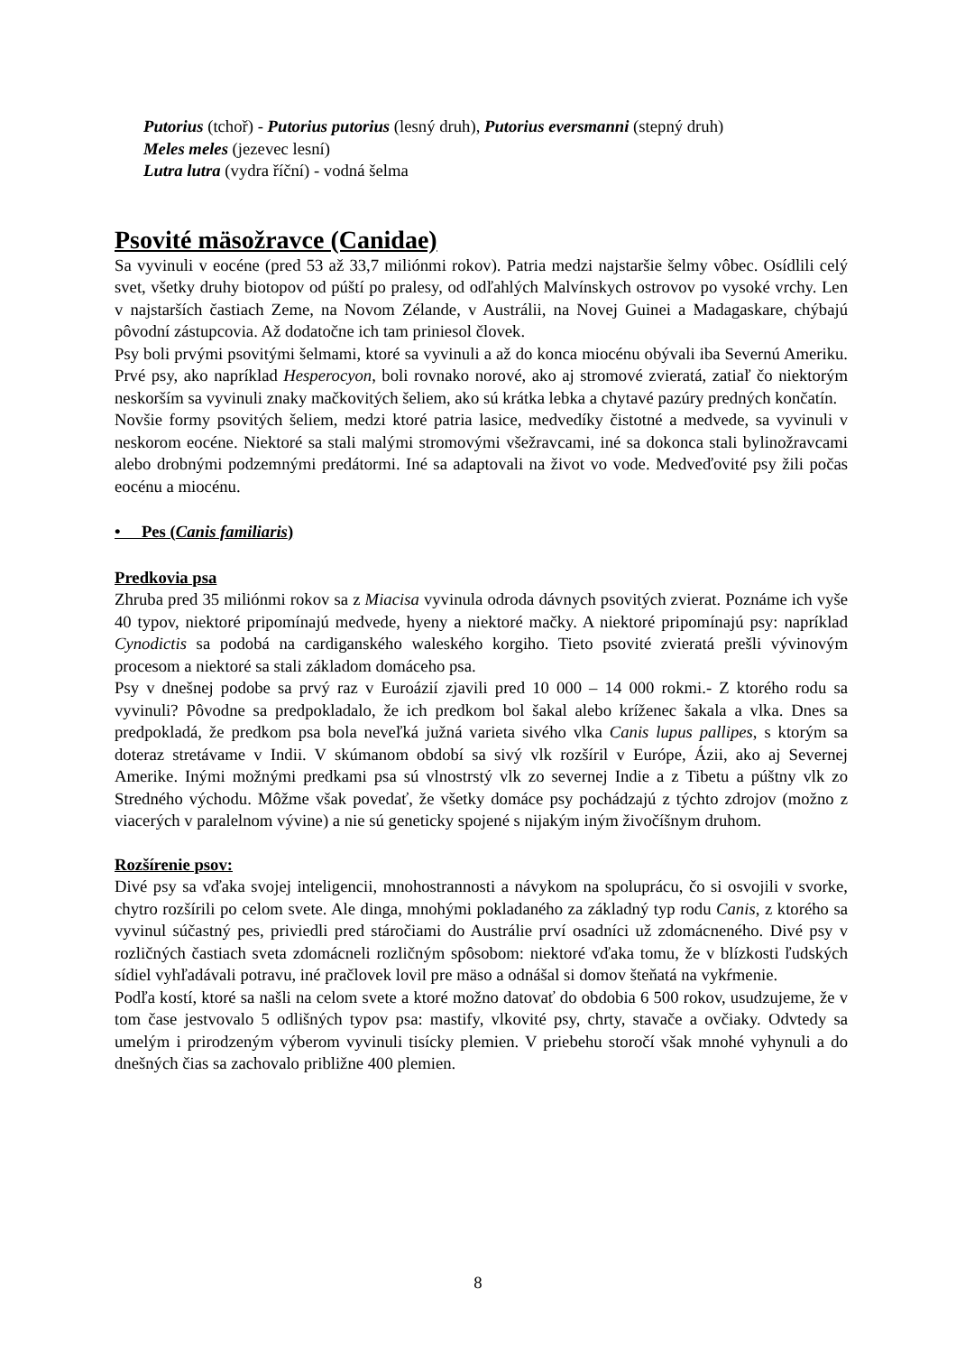Putorius (tchoř) - Putorius putorius (lesný druh), Putorius eversmanni (stepný druh)
Meles meles (jezevec lesní)
Lutra lutra (vydra říční) - vodná šelma
Psovité mäsožravce (Canidae)
Sa vyvinuli v eocéne (pred 53 až 33,7 miliónmi rokov). Patria medzi najstaršie šelmy vôbec. Osídlili celý svet, všetky druhy biotopov od púští po pralesy, od odľahlých Malvínskych ostrovov po vysoké vrchy. Len v najstarších častiach Zeme, na Novom Zélande, v Austrálii, na Novej Guinei a Madagaskare, chýbajú pôvodní zástupcovia. Až dodatočne ich tam priniesol človek.
Psy boli prvými psovitými šelmami, ktoré sa vyvinuli a až do konca miocénu obývali iba Severnú Ameriku. Prvé psy, ako napríklad Hesperocyon, boli rovnako norové, ako aj stromové zvieratá, zatiaľ čo niektorým neskorším sa vyvinuli znaky mačkovitých šeliem, ako sú krátka lebka a chytavé pazúry predných končatín.
Novšie formy psovitých šeliem, medzi ktoré patria lasice, medvedíky čistotné a medvede, sa vyvinuli v neskorom eocéne. Niektoré sa stali malými stromovými všežravcami, iné sa dokonca stali bylinožravcami alebo drobnými podzemnými predátormi. Iné sa adaptovali na život vo vode. Medveďovité psy žili počas eocénu a miocénu.
• Pes (Canis familiaris)
Predkovia psa
Zhruba pred 35 miliónmi rokov sa z Miacisa vyvinula odroda dávnych psovitých zvierat. Poznáme ich vyše 40 typov, niektoré pripomínajú medvede, hyeny a niektoré mačky. A niektoré pripomínajú psy: napríklad Cynodictis sa podobá na cardiganského waleského korgiho. Tieto psovité zvieratá prešli vývinovým procesom a niektoré sa stali základom domáceho psa.
Psy v dnešnej podobe sa prvý raz v Euroázií zjavili pred 10 000 – 14 000 rokmi.- Z ktorého rodu sa vyvinuli? Pôvodne sa predpokladalo, že ich predkom bol šakal alebo kríženec šakala a vlka. Dnes sa predpokladá, že predkom psa bola neveľká južná varieta sivého vlka Canis lupus pallipes, s ktorým sa doteraz stretávame v Indii. V skúmanom období sa sivý vlk rozšíril v Európe, Ázii, ako aj Severnej Amerike. Inými možnými predkami psa sú vlnostrstý vlk zo severnej Indie a z Tibetu a púštny vlk zo Stredného východu. Môžme však povedať, že všetky domáce psy pochádzajú z týchto zdrojov (možno z viacerých v paralelnom vývine) a nie sú geneticky spojené s nijakým iným živočíšnym druhom.
Rozšírenie psov:
Divé psy sa vďaka svojej inteligencii, mnohostrannosti a návykom na spoluprácu, čo si osvojili v svorke, chytro rozšírili po celom svete. Ale dinga, mnohými pokladaného za základný typ rodu Canis, z ktorého sa vyvinul súčastný pes, priviedli pred stáročiami do Austrálie prví osadníci už zdomácneného. Divé psy v rozličných častiach sveta zdomácneli rozličným spôsobom: niektoré vďaka tomu, že v blízkosti ľudských sídiel vyhľadávali potravu, iné pračlovek lovil pre mäso a odnášal si domov šteňatá na vykŕmenie.
Podľa kostí, ktoré sa našli na celom svete a ktoré možno datovať do obdobia 6 500 rokov, usudzujeme, že v tom čase jestvovalo 5 odlišných typov psa: mastify, vlkovité psy, chrty, stavače a ovčiaky. Odvtedy sa umelým i prirodzeným výberom vyvinuli tisícky plemien. V priebehu storočí však mnohé vyhynuli a do dnešných čias sa zachovalo približne 400 plemien.
8